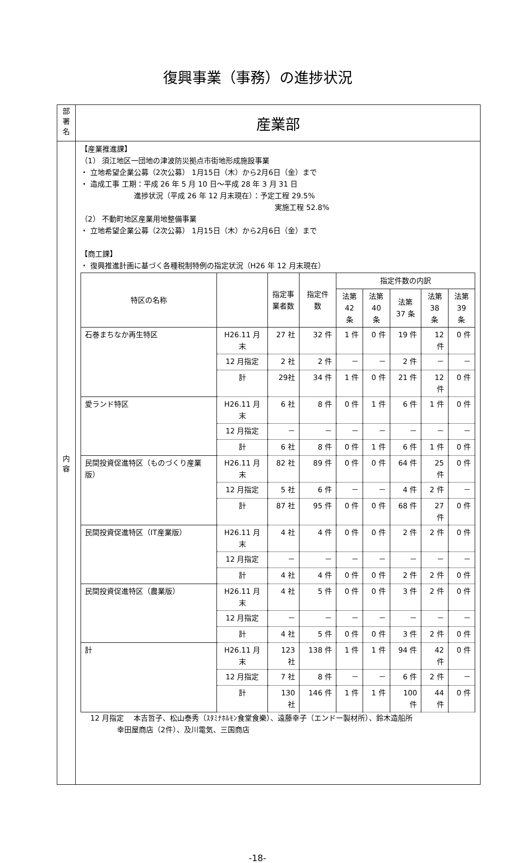復興事業（事務）の進捗状況
| 部 署 名 | 産業部 |
| 内 容 | 【産業推進課】 （1） 須江地区一団地の津波防災拠点市街地形成施設事業 ・ 立地希望企業公募（2次公募） 1月15日（木）から2月6日（金）まで ・ 造成工事 工期：平成 26 年 5 月 10 日～平成 28 年 3 月 31 日 進捗状況（平成 26 年 12 月末現在）：予定工程 29.5% 実施工程 52.8% （2） 不動町地区産業用地整備事業 ・ 立地希望企業公募（2次公募） 1月15日（木）から2月6日（金）まで 【商工課】 ・ 復興推進計画に基づく各種税制特例の指定状況（H26 年 12 月末現在） / 特区の名称 / / 指定事 業者数 / 指定件数 / 指定件数の内訳 / / / / / / --- / --- / --- / --- / --- / --- / --- / --- / --- / / / / / / 法第 42 条 / 法第 40 条 / 法第 37 条 / 法第 38 条 / 法第 39 条 / / 石巻まちなか再生特区 / H26.11 月末 / 27 社 / 32 件 / 1 件 / 0 件 / 19 件 / 12 件 / 0 件 / / / 12 月指定 / 2 社 / 2 件 / － / － / 2 件 / － / － / / / 計 / 29社 / 34 件 / 1 件 / 0 件 / 21 件 / 12 件 / 0 件 / / 愛ランド特区 / H26.11 月末 / 6 社 / 8 件 / 0 件 / 1 件 / 6 件 / 1 件 / 0 件 / / / 12 月指定 / － / － / － / － / － / － / － / / / 計 / 6 社 / 8 件 / 0 件 / 1 件 / 6 件 / 1 件 / 0 件 / / 民間投資促進特区（ものづくり産業版） / H26.11 月末 / 82 社 / 89 件 / 0 件 / 0 件 / 64 件 / 25 件 / 0 件 / / / 12 月指定 / 5 社 / 6 件 / － / － / 4 件 / 2 件 / － / / / 計 / 87 社 / 95 件 / 0 件 / 0 件 / 68 件 / 27 件 / 0 件 / / 民間投資促進特区（IT産業版） / H26.11 月末 / 4 社 / 4 件 / 0 件 / 0 件 / 2 件 / 2 件 / 0 件 / / / 12 月指定 / － / － / － / － / － / － / － / / / 計 / 4 社 / 4 件 / 0 件 / 0 件 / 2 件 / 2 件 / 0 件 / / 民間投資促進特区（農業版） / H26.11 月末 / 4 社 / 5 件 / 0 件 / 0 件 / 3 件 / 2 件 / 0 件 / / / 12 月指定 / － / － / － / － / － / － / － / / / 計 / 4 社 / 5 件 / 0 件 / 0 件 / 3 件 / 2 件 / 0 件 / / 計 / H26.11 月末 / 123 社 / 138 件 / 1 件 / 1 件 / 94 件 / 42 件 / 0 件 / / / 12 月指定 / 7 社 / 8 件 / － / － / 6 件 / 2 件 / － / / / 計 / 130 社 / 146 件 / 1 件 / 1 件 / 100 件 / 44 件 / 0 件 / 12 月指定 本吉哲子、松山泰秀（ｽﾀﾐﾅﾎﾙﾓﾝ食堂食樂）、遠藤幸子（エンドー製材所）、鈴木造船所 幸田屋商店（2件）、及川電気、三国商店 |
-18-